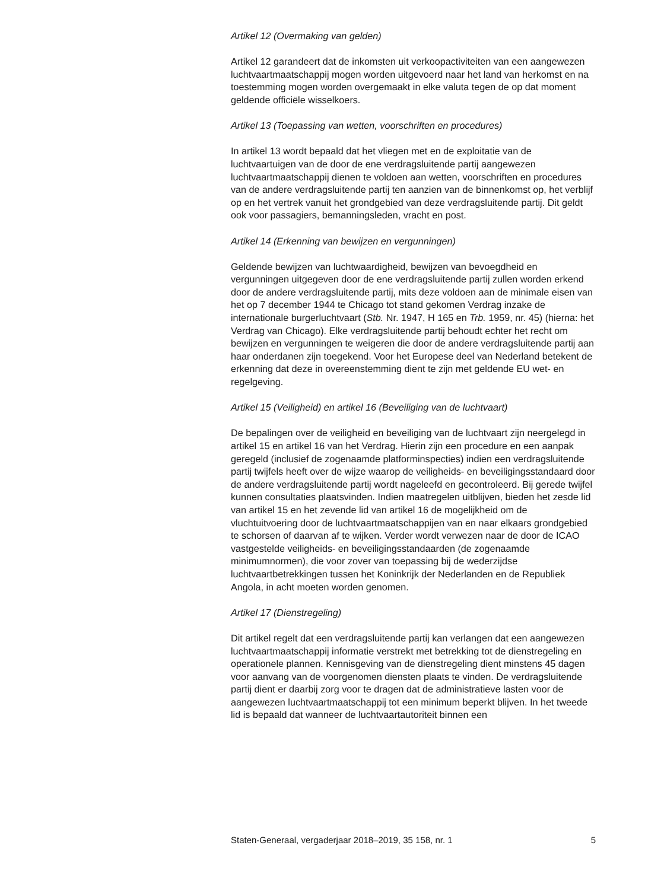Artikel 12 (Overmaking van gelden)
Artikel 12 garandeert dat de inkomsten uit verkoopactiviteiten van een aangewezen luchtvaartmaatschappij mogen worden uitgevoerd naar het land van herkomst en na toestemming mogen worden overgemaakt in elke valuta tegen de op dat moment geldende officiële wisselkoers.
Artikel 13 (Toepassing van wetten, voorschriften en procedures)
In artikel 13 wordt bepaald dat het vliegen met en de exploitatie van de luchtvaartuigen van de door de ene verdragsluitende partij aangewezen luchtvaartmaatschappij dienen te voldoen aan wetten, voorschriften en procedures van de andere verdragsluitende partij ten aanzien van de binnenkomst op, het verblijf op en het vertrek vanuit het grondgebied van deze verdragsluitende partij. Dit geldt ook voor passagiers, bemannings­leden, vracht en post.
Artikel 14 (Erkenning van bewijzen en vergunningen)
Geldende bewijzen van luchtwaardigheid, bewijzen van bevoegdheid en vergunningen uitgegeven door de ene verdragsluitende partij zullen worden erkend door de andere verdragsluitende partij, mits deze voldoen aan de minimale eisen van het op 7 december 1944 te Chicago tot stand gekomen Verdrag inzake de internationale burgerluchtvaart (Stb. Nr. 1947, H 165 en Trb. 1959, nr. 45) (hierna: het Verdrag van Chicago). Elke verdragsluitende partij behoudt echter het recht om bewijzen en vergun­ningen te weigeren die door de andere verdragsluitende partij aan haar onderdanen zijn toegekend. Voor het Europese deel van Nederland betekent de erkenning dat deze in overeenstemming dient te zijn met geldende EU wet- en regelgeving.
Artikel 15 (Veiligheid) en artikel 16 (Beveiliging van de luchtvaart)
De bepalingen over de veiligheid en beveiliging van de luchtvaart zijn neergelegd in artikel 15 en artikel 16 van het Verdrag. Hierin zijn een procedure en een aanpak geregeld (inclusief de zogenaamde platformin­specties) indien een verdragsluitende partij twijfels heeft over de wijze waarop de veiligheids- en beveiligingsstandaard door de andere verdragsluitende partij wordt nageleefd en gecontroleerd. Bij gerede twijfel kunnen consultaties plaatsvinden. Indien maatregelen uitblijven, bieden het zesde lid van artikel 15 en het zevende lid van artikel 16 de mogelijkheid om de vluchtuitvoering door de luchtvaartmaatschappijen van en naar elkaars grondgebied te schorsen of daarvan af te wijken. Verder wordt verwezen naar de door de ICAO vastgestelde veiligheids- en beveiligingsstandaarden (de zogenaamde minimumnormen), die voor zover van toepassing bij de wederzijdse luchtvaartbetrekkingen tussen het Koninkrijk der Nederlanden en de Republiek Angola, in acht moeten worden genomen.
Artikel 17 (Dienstregeling)
Dit artikel regelt dat een verdragsluitende partij kan verlangen dat een aangewezen luchtvaartmaatschappij informatie verstrekt met betrekking tot de dienstregeling en operationele plannen. Kennisgeving van de dienstregeling dient minstens 45 dagen voor aanvang van de voorge­nomen diensten plaats te vinden. De verdragsluitende partij dient er daarbij zorg voor te dragen dat de administratieve lasten voor de aangewezen luchtvaartmaatschappij tot een minimum beperkt blijven. In het tweede lid is bepaald dat wanneer de luchtvaartautoriteit binnen een
Staten-Generaal, vergaderjaar 2018–2019, 35 158, nr. 1 5